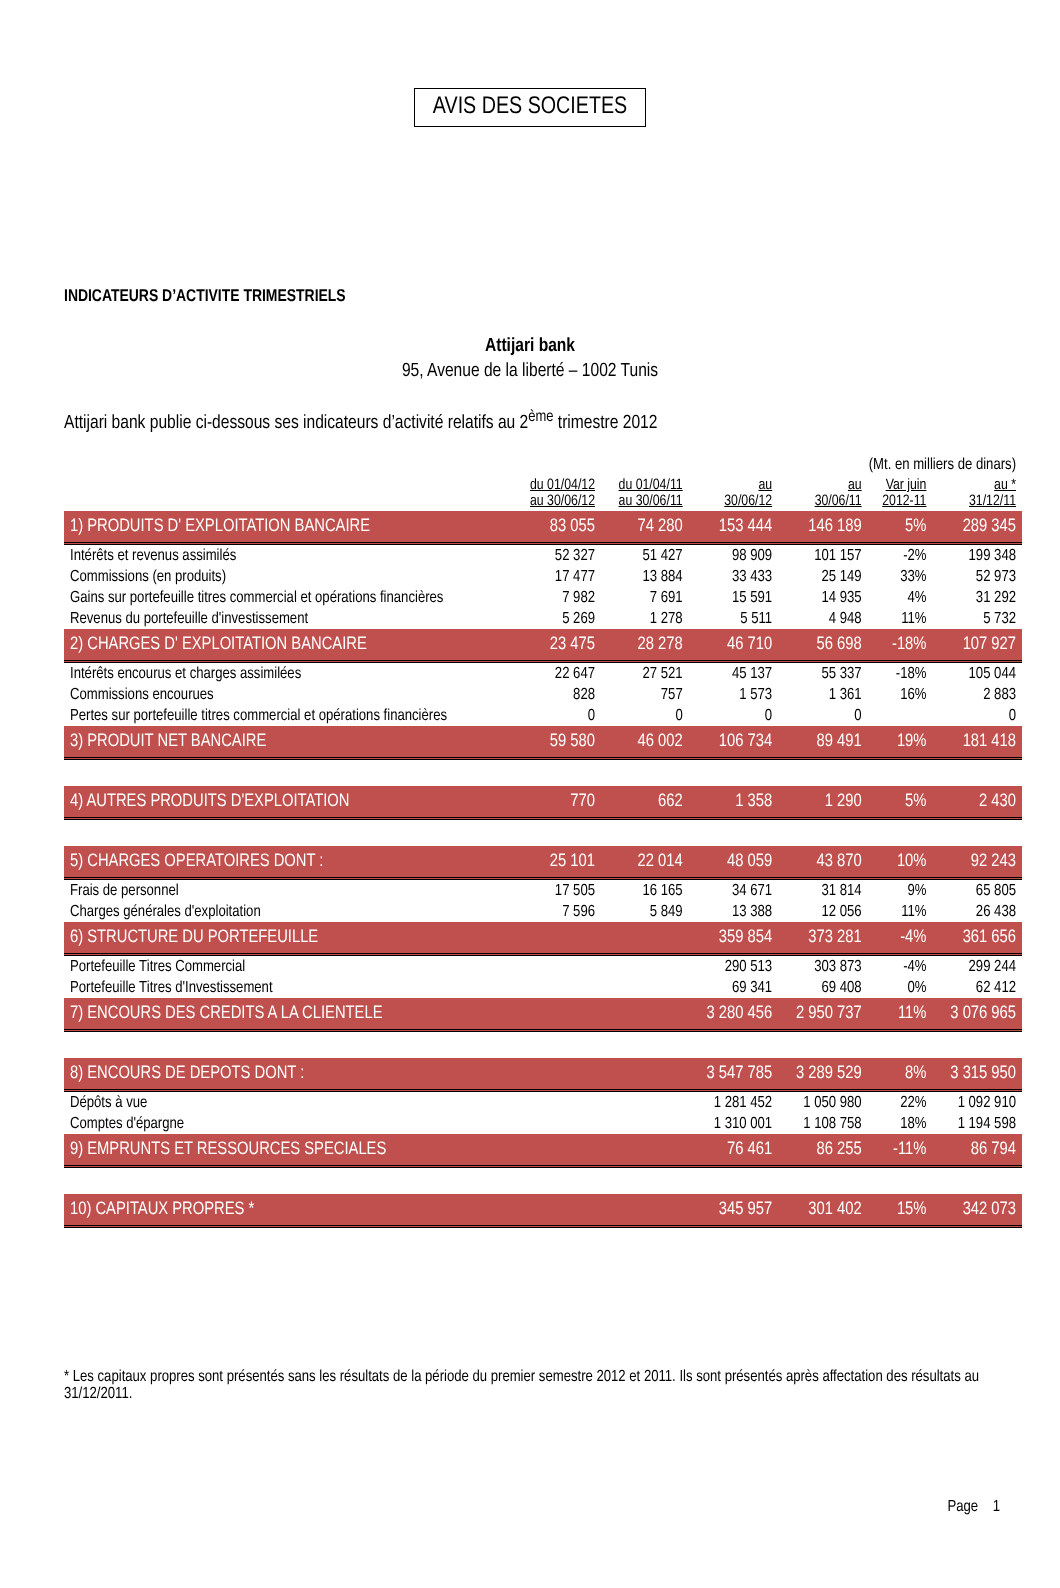AVIS DES SOCIETES
INDICATEURS D’ACTIVITE TRIMESTRIELS
Attijari bank
95, Avenue de la liberté – 1002 Tunis
Attijari bank publie ci-dessous ses indicateurs d’activité relatifs au 2<sup>ème</sup> trimestre 2012
| (Mt. en milliers de dinars) | | | | | | |
| | du 01/04/12 au 30/06/12 | du 01/04/11 au 30/06/11 | au 30/06/12 | au 30/06/11 | Var juin 2012-11 | au * 31/12/11 |
| 1) PRODUITS D' EXPLOITATION BANCAIRE | 83 055 | 74 280 | 153 444 | 146 189 | 5% | 289 345 |
| Intérêts et revenus assimilés | 52 327 | 51 427 | 98 909 | 101 157 | -2% | 199 348 |
| Commissions (en produits) | 17 477 | 13 884 | 33 433 | 25 149 | 33% | 52 973 |
| Gains sur portefeuille titres commercial et opérations financières | 7 982 | 7 691 | 15 591 | 14 935 | 4% | 31 292 |
| Revenus du portefeuille d'investissement | 5 269 | 1 278 | 5 511 | 4 948 | 11% | 5 732 |
| 2) CHARGES D' EXPLOITATION BANCAIRE | 23 475 | 28 278 | 46 710 | 56 698 | -18% | 107 927 |
| Intérêts encourus et charges assimilées | 22 647 | 27 521 | 45 137 | 55 337 | -18% | 105 044 |
| Commissions encourues | 828 | 757 | 1 573 | 1 361 | 16% | 2 883 |
| Pertes sur portefeuille titres commercial et opérations financières | 0 | 0 | 0 | 0 | | 0 |
| 3) PRODUIT NET BANCAIRE | 59 580 | 46 002 | 106 734 | 89 491 | 19% | 181 418 |
| 4) AUTRES PRODUITS D'EXPLOITATION | 770 | 662 | 1 358 | 1 290 | 5% | 2 430 |
| 5) CHARGES OPERATOIRES DONT : | 25 101 | 22 014 | 48 059 | 43 870 | 10% | 92 243 |
| Frais de personnel | 17 505 | 16 165 | 34 671 | 31 814 | 9% | 65 805 |
| Charges générales d'exploitation | 7 596 | 5 849 | 13 388 | 12 056 | 11% | 26 438 |
| 6) STRUCTURE DU PORTEFEUILLE | | | 359 854 | 373 281 | -4% | 361 656 |
| Portefeuille Titres Commercial | | | 290 513 | 303 873 | -4% | 299 244 |
| Portefeuille Titres d'Investissement | | | 69 341 | 69 408 | 0% | 62 412 |
| 7) ENCOURS DES CREDITS A LA CLIENTELE | | | 3 280 456 | 2 950 737 | 11% | 3 076 965 |
| 8) ENCOURS DE DEPOTS DONT : | | | 3 547 785 | 3 289 529 | 8% | 3 315 950 |
| Dépôts à vue | | | 1 281 452 | 1 050 980 | 22% | 1 092 910 |
| Comptes d'épargne | | | 1 310 001 | 1 108 758 | 18% | 1 194 598 |
| 9) EMPRUNTS ET RESSOURCES SPECIALES | | | 76 461 | 86 255 | -11% | 86 794 |
| 10) CAPITAUX PROPRES * | | | 345 957 | 301 402 | 15% | 342 073 |
* Les capitaux propres sont présentés sans les résultats de la période du premier semestre 2012 et 2011. Ils sont présentés après affectation des résultats au 31/12/2011.
Page 1